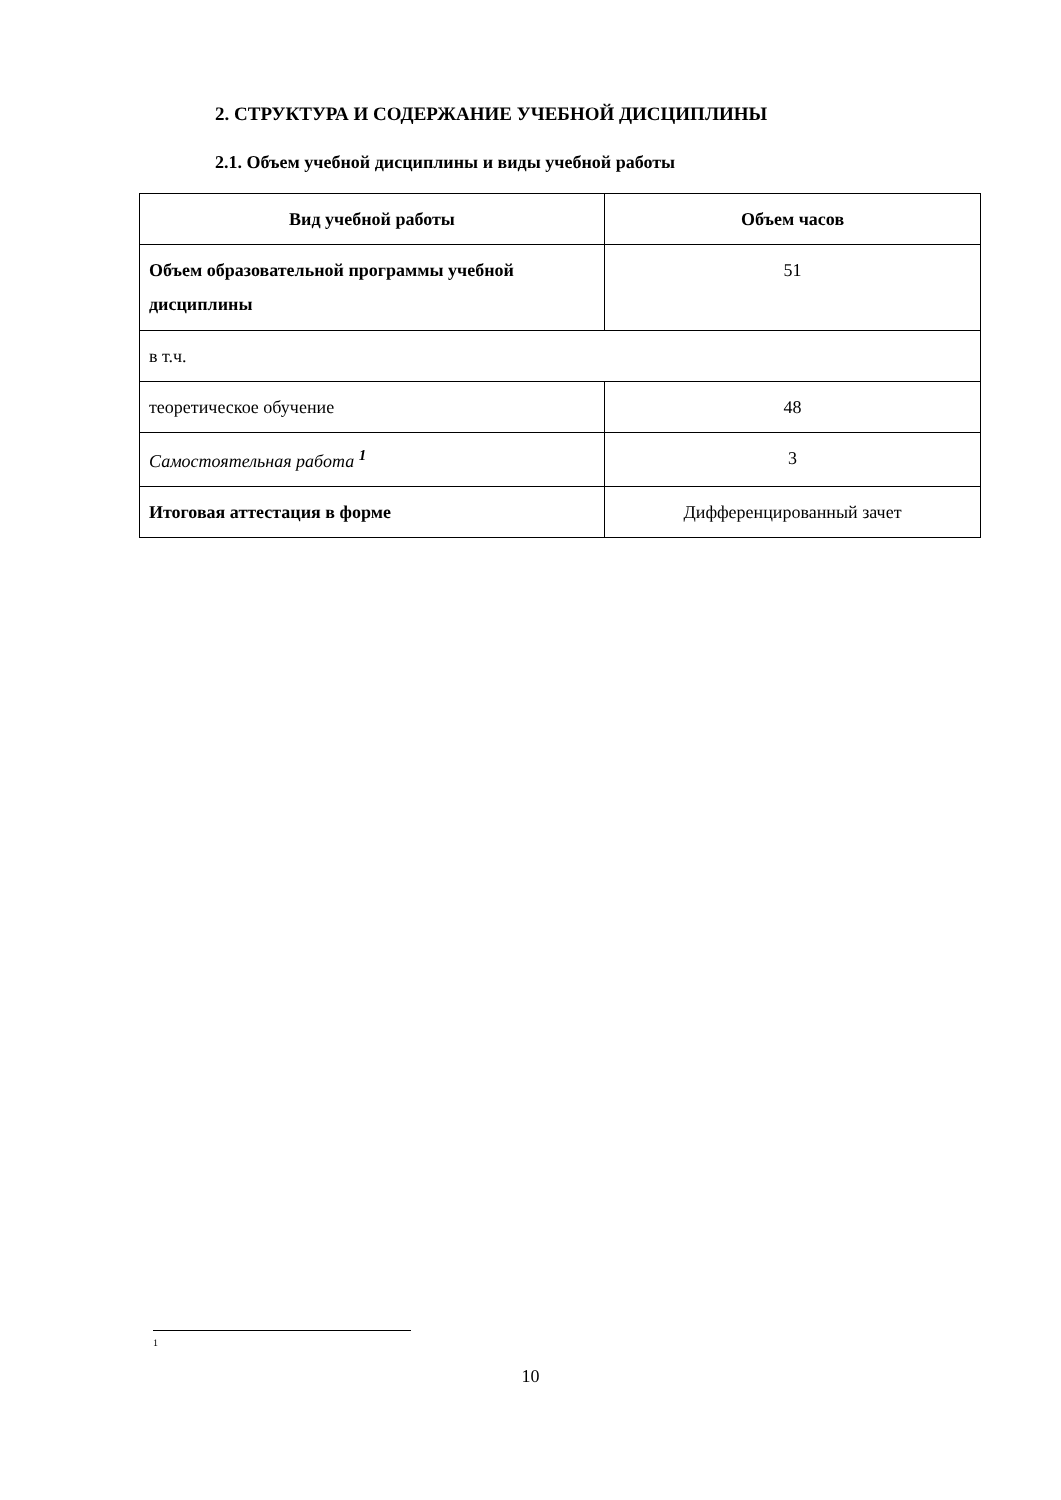2. СТРУКТУРА И СОДЕРЖАНИЕ УЧЕБНОЙ ДИСЦИПЛИНЫ
2.1. Объем учебной дисциплины и виды учебной работы
| Вид учебной работы | Объем часов |
| --- | --- |
| Объем образовательной программы учебной дисциплины | 51 |
| в т.ч. | |
| теоретическое обучение | 48 |
| Самостоятельная работа <sup>1</sup> | 3 |
| Итоговая аттестация в форме | Дифференцированный зачет |
1
10